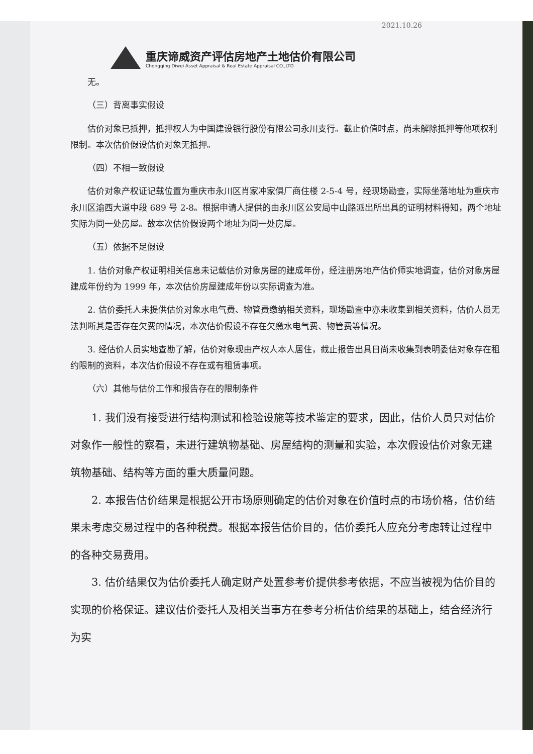2021.10.26
重庆谛威资产评估房地产土地估价有限公司
Chongqing Diwei Asset Appraisal & Real Estate Appraisal CO.,LTD
无。
（三）背离事实假设
估价对象已抵押，抵押权人为中国建设银行股份有限公司永川支行。截止价值时点，尚未解除抵押等他项权利限制。本次估价假设估价对象无抵押。
（四）不相一致假设
估价对象产权证记载位置为重庆市永川区肖家冲家俱厂商住楼 2-5-4 号，经现场勘查，实际坐落地址为重庆市永川区渝西大道中段 689 号 2-8。根据申请人提供的由永川区公安局中山路派出所出具的证明材料得知，两个地址实际为同一处房屋。故本次估价假设两个地址为同一处房屋。
（五）依据不足假设
1. 估价对象产权证明相关信息未记载估价对象房屋的建成年份，经注册房地产估价师实地调查，估价对象房屋建成年份约为 1999 年，本次估价房屋建成年份以实际调查为准。
2. 估价委托人未提供估价对象水电气费、物管费缴纳相关资料，现场勘查中亦未收集到相关资料，估价人员无法判断其是否存在欠费的情况，本次估价假设不存在欠缴水电气费、物管费等情况。
3. 经估价人员实地查勘了解，估价对象现由产权人本人居住，截止报告出具日尚未收集到表明委估对象存在租约限制的资料，本次估价假设不存在或有租赁事项。
（六）其他与估价工作和报告存在的限制条件
1. 我们没有接受进行结构测试和检验设施等技术鉴定的要求，因此，估价人员只对估价对象作一般性的察看，未进行建筑物基础、房屋结构的测量和实验，本次假设估价对象无建筑物基础、结构等方面的重大质量问题。
2. 本报告估价结果是根据公开市场原则确定的估价对象在价值时点的市场价格，估价结果未考虑交易过程中的各种税费。根据本报告估价目的，估价委托人应充分考虑转让过程中的各种交易费用。
3. 估价结果仅为估价委托人确定财产处置参考价提供参考依据，不应当被视为估价目的实现的价格保证。建议估价委托人及相关当事方在参考分析估价结果的基础上，结合经济行为实